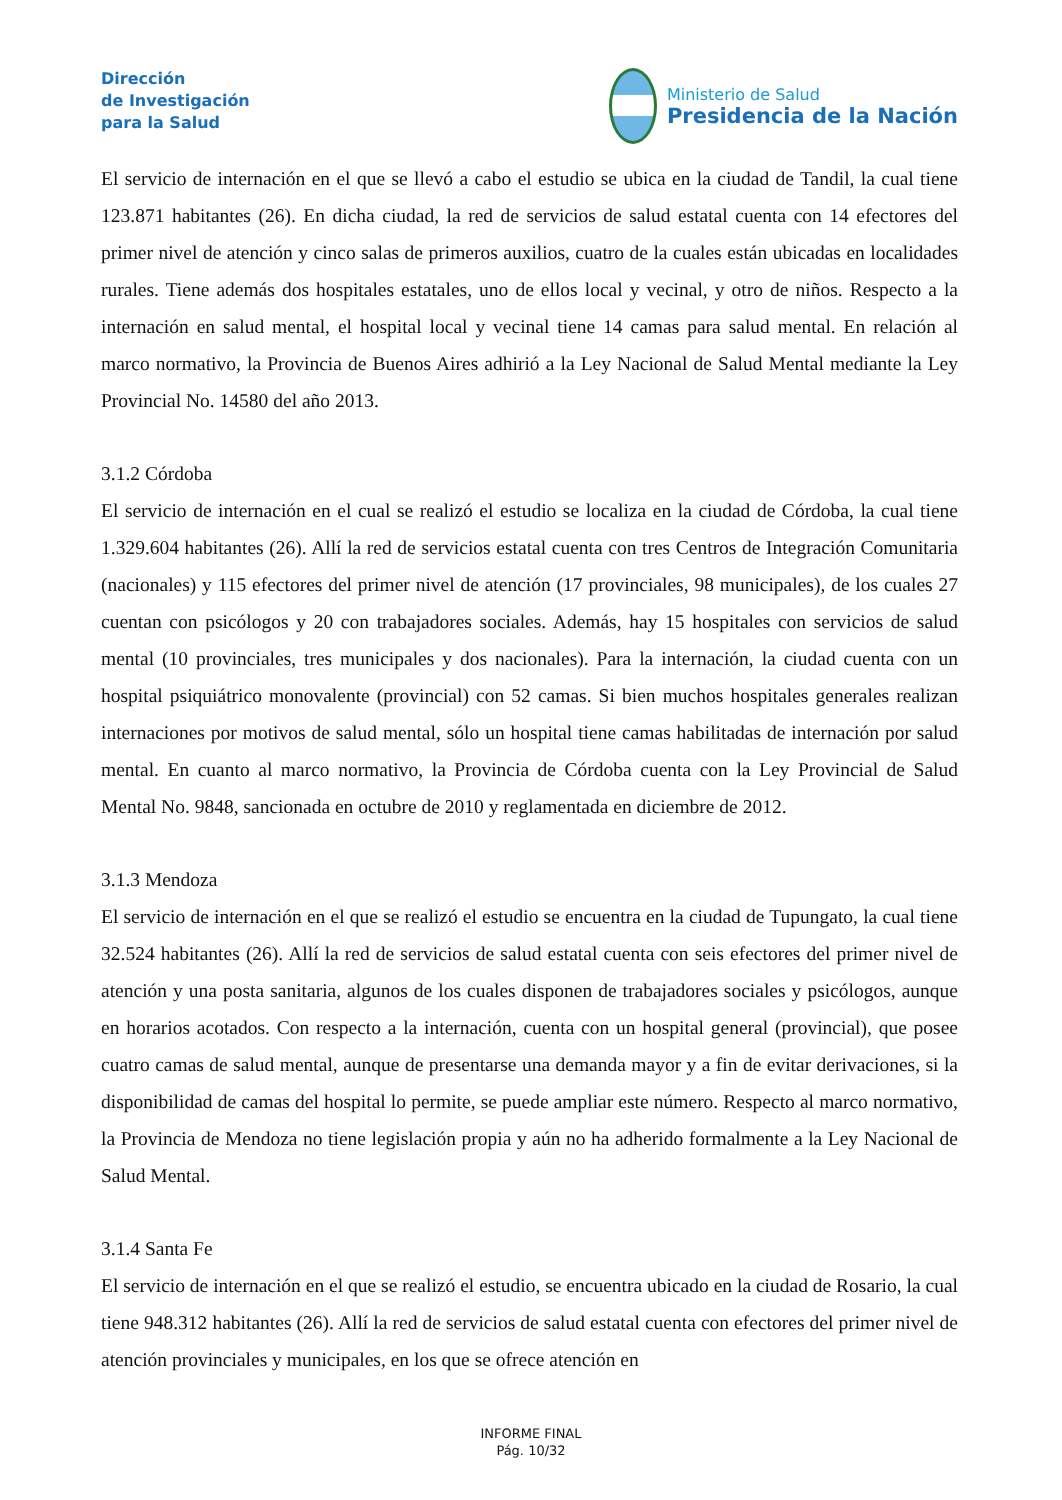Dirección
de Investigación
para la Salud
Ministerio de Salud
Presidencia de la Nación
El servicio de internación en el que se llevó a cabo el estudio se ubica en la ciudad de Tandil, la cual tiene 123.871 habitantes (26). En dicha ciudad, la red de servicios de salud estatal cuenta con 14 efectores del primer nivel de atención y cinco salas de primeros auxilios, cuatro de la cuales están ubicadas en localidades rurales. Tiene además dos hospitales estatales, uno de ellos local y vecinal, y otro de niños. Respecto a la internación en salud mental, el hospital local y vecinal tiene 14 camas para salud mental. En relación al marco normativo, la Provincia de Buenos Aires adhirió a la Ley Nacional de Salud Mental mediante la Ley Provincial No. 14580 del año 2013.
3.1.2 Córdoba
El servicio de internación en el cual se realizó el estudio se localiza en la ciudad de Córdoba, la cual tiene 1.329.604 habitantes (26). Allí la red de servicios estatal cuenta con tres Centros de Integración Comunitaria (nacionales) y 115 efectores del primer nivel de atención (17 provinciales, 98 municipales), de los cuales 27 cuentan con psicólogos y 20 con trabajadores sociales. Además, hay 15 hospitales con servicios de salud mental (10 provinciales, tres municipales y dos nacionales). Para la internación, la ciudad cuenta con un hospital psiquiátrico monovalente (provincial) con 52 camas. Si bien muchos hospitales generales realizan internaciones por motivos de salud mental, sólo un hospital tiene camas habilitadas de internación por salud mental. En cuanto al marco normativo, la Provincia de Córdoba cuenta con la Ley Provincial de Salud Mental No. 9848, sancionada en octubre de 2010 y reglamentada en diciembre de 2012.
3.1.3 Mendoza
El servicio de internación en el que se realizó el estudio se encuentra en la ciudad de Tupungato, la cual tiene 32.524 habitantes (26). Allí la red de servicios de salud estatal cuenta con seis efectores del primer nivel de atención y una posta sanitaria, algunos de los cuales disponen de trabajadores sociales y psicólogos, aunque en horarios acotados. Con respecto a la internación, cuenta con un hospital general (provincial), que posee cuatro camas de salud mental, aunque de presentarse una demanda mayor y a fin de evitar derivaciones, si la disponibilidad de camas del hospital lo permite, se puede ampliar este número. Respecto al marco normativo, la Provincia de Mendoza no tiene legislación propia y aún no ha adherido formalmente a la Ley Nacional de Salud Mental.
3.1.4 Santa Fe
El servicio de internación en el que se realizó el estudio, se encuentra ubicado en la ciudad de Rosario, la cual tiene 948.312 habitantes (26). Allí la red de servicios de salud estatal cuenta con efectores del primer nivel de atención provinciales y municipales, en los que se ofrece atención en
INFORME FINAL
Pág. 10/32